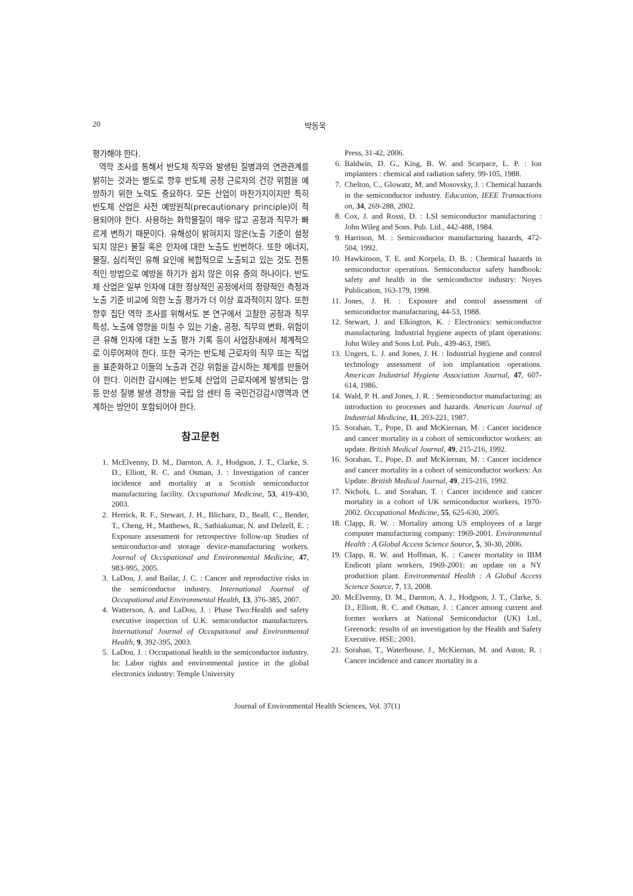20 박동욱
평가해야 한다.
역학 조사를 통해서 반도체 직무와 발생된 질병과의 연관관계를 밝히는 것과는 별도로 향후 반도체 공정 근로자의 건강 위험을 예방하기 위한 노력도 중요하다. 모든 산업이 마찬가지이지만 특히 반도체 산업은 사전 예방원칙(precautionary principle)이 적용되어야 한다. 사용하는 화학물질이 매우 많고 공정과 직무가 빠르게 변하기 때문이다. 유해성이 밝혀지지 않은(노출 기준이 설정되지 않은) 물질 혹은 인자에 대한 노출도 빈번하다. 또한 에너지, 물질, 심리적인 유해 요인에 복합적으로 노출되고 있는 것도 전통적인 방법으로 예방을 하기가 쉽지 않은 이유 중의 하나이다. 반도체 산업은 일부 인자에 대한 정상적인 공정에서의 정량적인 측정과 노출 기준 비교에 의한 노출 평가가 더 이상 효과적이지 않다. 또한 향후 집단 역학 조사를 위해서도 본 연구에서 고찰한 공정과 직무 특성, 노출에 영향을 미칠 수 있는 기술, 공정, 직무의 변화, 위험이 큰 유해 인자에 대한 노출 평가 기록 등이 사업장내에서 체계적으로 이루어져야 한다. 또한 국가는 반도체 근로자의 직무 또는 직업을 표준화하고 이들의 노출과 건강 위험을 감시하는 체계를 만들어야 한다. 이러한 감시에는 반도체 산업의 근로자에게 발생되는 암 등 만성 질병 발생 경향을 국립 암 센터 등 국민건강감시영역과 연계하는 방안이 포함되어야 한다.
참고문헌
1. McElvenny, D. M., Darnton, A. J., Hodgson, J. T., Clarke, S. D., Elliott, R. C. and Osman, J. : Investigation of cancer incidence and mortality at a Scottish semiconductor manufacturing facility. Occupational Medicine, 53, 419-430, 2003.
2. Herrick, R. F., Stewart, J. H., Blicharz, D., Beall, C., Bender, T., Cheng, H., Matthews, R., Sathiakumar, N. and Delzell, E. : Exposure assessment for retrospective follow-up Studies of semiconductor-and storage device-manufacturing workers. Journal of Occupational and Environmental Medicine, 47, 983-995, 2005.
3. LaDou, J. and Bailar, J. C. : Cancer and reproductive risks in the semiconductor industry. International Journal of Occupational and Environmental Health, 13, 376-385, 2007.
4. Watterson, A. and LaDou, J. : Phase Two:Health and safety executive inspection of U.K. semiconductor manufacturers. International Journal of Occupational and Environmental Health, 9, 392-395, 2003.
5. LaDou, J. : Occupational health in the semiconductor industry. In: Labor rights and environmental justice in the global electronics industry: Temple University
Press, 31-42, 2006.
6. Baldwin, D. G., King, B. W. and Scarpace, L. P. : Ion implanters : chemical and radiation safety. 99-105, 1988.
7. Chelton, C., Glowatz, M. and Mosovsky, J. : Chemical hazards in the semiconductor industry. Education, IEEE Transactions on, 34, 269-288, 2002.
8. Cox, J. and Rossi, D. : LSI semiconductor manufacturing : John Wileg and Sons. Pub. Ltd., 442-488, 1984.
9. Harrison, M. : Semiconductor manufacturing hazards, 472-504, 1992.
10. Hawkinson, T. E. and Korpela, D. B. : Chemical hazards in semiconductor operations. Semiconductor safety handbook: safety and health in the semiconductor industry: Noyes Publication, 163-179, 1998.
11. Jones, J. H. : Exposure and control assessment of semiconductor manufacturing, 44-53, 1988.
12. Stewart, J. and Elkington, K. : Electronics: semiconductor manufacturing. Industrial hygiene aspects of plant operations: John Wiley and Sons Ltd. Pub., 439-463, 1985.
13. Ungers, L. J. and Jones, J. H. : Industrial hygiene and control technology assessment of ion implantation operations. American Industrial Hygiene Association Journal, 47, 607-614, 1986.
14. Wald, P. H. and Jones, J. R. : Semiconductor manufacturing: an introduction to processes and hazards. American Journal of Industrial Medicine, 11, 203-221, 1987.
15. Sorahan, T., Pope, D. and McKiernan, M. : Cancer incidence and cancer mortality in a cohort of semiconductor workers: an update. British Medical Journal, 49, 215-216, 1992.
16. Sorahan, T., Pope, D. and McKiernan, M. : Cancer incidence and cancer mortality in a cohort of semiconductor workers: An Update. British Medical Journal, 49, 215-216, 1992.
17. Nichols, L. and Sorahan, T. : Cancer incidence and cancer mortality in a cohort of UK semiconductor workers, 1970-2002. Occupational Medicine, 55, 625-630, 2005.
18. Clapp, R. W. : Mortality among US employees of a large computer manufacturing company: 1969-2001. Environmental Health : A Global Access Science Source, 5, 30-30, 2006.
19. Clapp, R. W. and Hoffman, K. : Cancer mortality in IBM Endicott plant workers, 1969-2001: an update on a NY production plant. Environmental Health : A Global Access Science Source, 7, 13, 2008.
20. McElvenny, D. M., Darnton, A. J., Hodgson, J. T., Clarke, S. D., Elliott, R. C. and Osman, J. : Cancer among current and former workers at National Semiconductor (UK) Ltd., Greenock: results of an investigation by the Health and Safety Executive. HSE; 2001.
21. Sorahan, T., Waterhouse, J., McKiernan, M. and Aston, R. : Cancer incidence and cancer mortality in a
Journal of Environmental Health Sciences, Vol. 37(1)